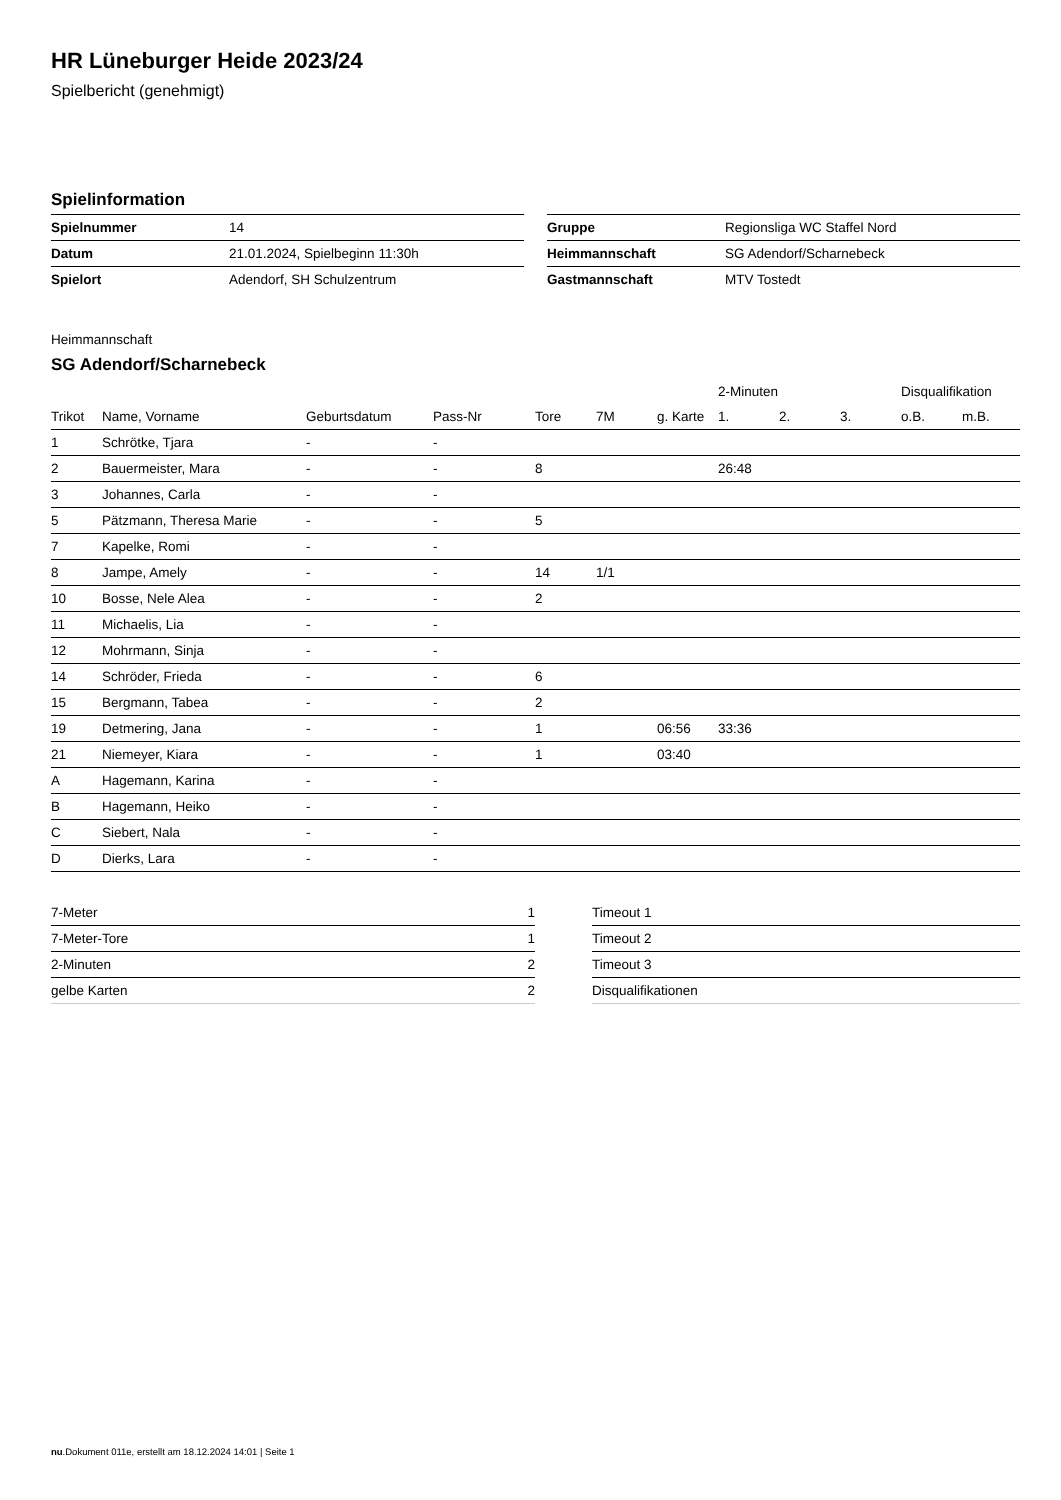HR Lüneburger Heide 2023/24
Spielbericht (genehmigt)
Spielinformation
| Spielnummer | 14 |
| Datum | 21.01.2024, Spielbeginn 11:30h |
| Spielort | Adendorf, SH Schulzentrum |
| Gruppe | Regionsliga WC Staffel Nord |
| Heimmannschaft | SG Adendorf/Scharnebeck |
| Gastmannschaft | MTV Tostedt |
Heimmannschaft
SG Adendorf/Scharnebeck
| | | | | | | | 2-Minuten | | | Disqualifikation | |
| --- | --- | --- | --- | --- | --- | --- | --- | --- | --- | --- | --- |
| Trikot | Name, Vorname | Geburtsdatum | Pass-Nr | Tore | 7M | g. Karte | 1. | 2. | 3. | o.B. | m.B. |
| 1 | Schrötke, Tjara | - | - | | | | | | | | |
| 2 | Bauermeister, Mara | - | - | 8 | | | 26:48 | | | | |
| 3 | Johannes, Carla | - | - | | | | | | | | |
| 5 | Pätzmann, Theresa Marie | - | - | 5 | | | | | | | |
| 7 | Kapelke, Romi | - | - | | | | | | | | |
| 8 | Jampe, Amely | - | - | 14 | 1/1 | | | | | | |
| 10 | Bosse, Nele Alea | - | - | 2 | | | | | | | |
| 11 | Michaelis, Lia | - | - | | | | | | | | |
| 12 | Mohrmann, Sinja | - | - | | | | | | | | |
| 14 | Schröder, Frieda | - | - | 6 | | | | | | | |
| 15 | Bergmann, Tabea | - | - | 2 | | | | | | | |
| 19 | Detmering, Jana | - | - | 1 | | 06:56 | 33:36 | | | | |
| 21 | Niemeyer, Kiara | - | - | 1 | | 03:40 | | | | | |
| A | Hagemann, Karina | - | - | | | | | | | | |
| B | Hagemann, Heiko | - | - | | | | | | | | |
| C | Siebert, Nala | - | - | | | | | | | | |
| D | Dierks, Lara | - | - | | | | | | | | |
| 7-Meter | 1 |
| 7-Meter-Tore | 1 |
| 2-Minuten | 2 |
| gelbe Karten | 2 |
| Timeout 1 |
| Timeout 2 |
| Timeout 3 |
| Disqualifikationen |
nu.Dokument 011e, erstellt am 18.12.2024 14:01 | Seite 1